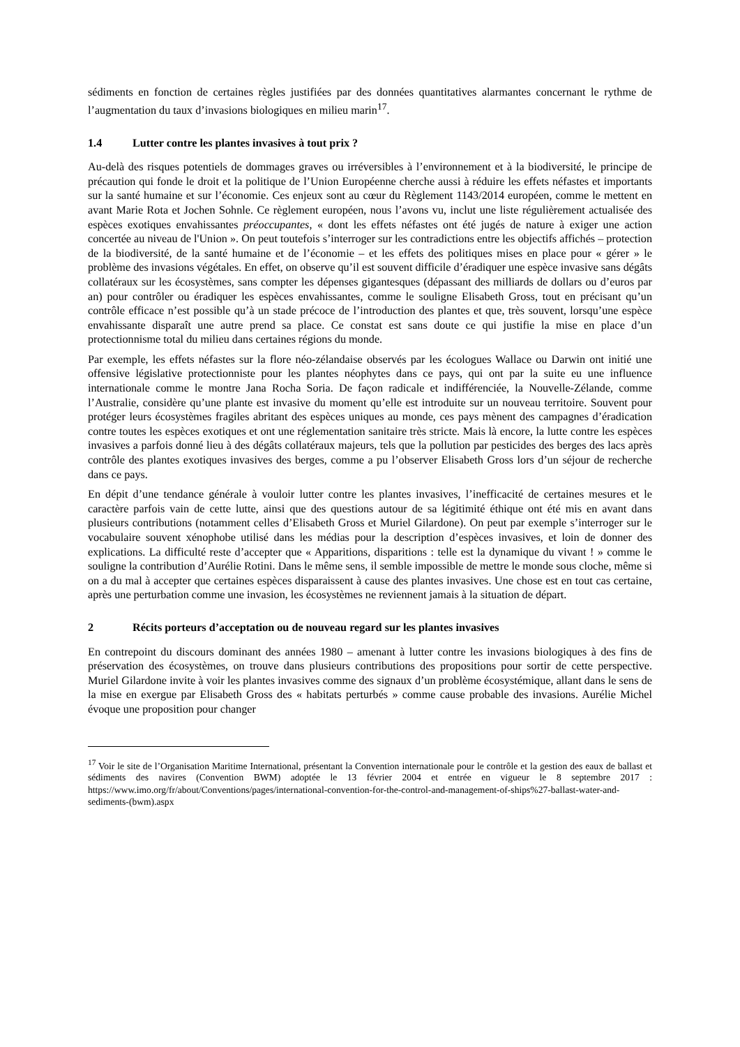sédiments en fonction de certaines règles justifiées par des données quantitatives alarmantes concernant le rythme de l’augmentation du taux d’invasions biologiques en milieu marin<sup>17</sup>.
1.4 Lutter contre les plantes invasives à tout prix ?
Au-delà des risques potentiels de dommages graves ou irréversibles à l’environnement et à la biodiversité, le principe de précaution qui fonde le droit et la politique de l’Union Européenne cherche aussi à réduire les effets néfastes et importants sur la santé humaine et sur l’économie. Ces enjeux sont au cœur du Règlement 1143/2014 européen, comme le mettent en avant Marie Rota et Jochen Sohnle. Ce règlement européen, nous l’avons vu, inclut une liste régulièrement actualisée des espèces exotiques envahissantes préoccupantes, « dont les effets néfastes ont été jugés de nature à exiger une action concertée au niveau de l'Union ». On peut toutefois s’interroger sur les contradictions entre les objectifs affichés – protection de la biodiversité, de la santé humaine et de l’économie – et les effets des politiques mises en place pour « gérer » le problème des invasions végétales. En effet, on observe qu’il est souvent difficile d’éradiquer une espèce invasive sans dégâts collatéraux sur les écosystèmes, sans compter les dépenses gigantesques (dépassant des milliards de dollars ou d’euros par an) pour contrôler ou éradiquer les espèces envahissantes, comme le souligne Elisabeth Gross, tout en précisant qu’un contrôle efficace n’est possible qu’à un stade précoce de l’introduction des plantes et que, très souvent, lorsqu’une espèce envahissante disparaît une autre prend sa place. Ce constat est sans doute ce qui justifie la mise en place d’un protectionnisme total du milieu dans certaines régions du monde.
Par exemple, les effets néfastes sur la flore néo-zélandaise observés par les écologues Wallace ou Darwin ont initié une offensive législative protectionniste pour les plantes néophytes dans ce pays, qui ont par la suite eu une influence internationale comme le montre Jana Rocha Soria. De façon radicale et indifférenciée, la Nouvelle-Zélande, comme l’Australie, considère qu’une plante est invasive du moment qu’elle est introduite sur un nouveau territoire. Souvent pour protéger leurs écosystèmes fragiles abritant des espèces uniques au monde, ces pays mènent des campagnes d’éradication contre toutes les espèces exotiques et ont une réglementation sanitaire très stricte. Mais là encore, la lutte contre les espèces invasives a parfois donné lieu à des dégâts collatéraux majeurs, tels que la pollution par pesticides des berges des lacs après contrôle des plantes exotiques invasives des berges, comme a pu l’observer Elisabeth Gross lors d’un séjour de recherche dans ce pays.
En dépit d’une tendance générale à vouloir lutter contre les plantes invasives, l’inefficacité de certaines mesures et le caractère parfois vain de cette lutte, ainsi que des questions autour de sa légitimité éthique ont été mis en avant dans plusieurs contributions (notamment celles d’Elisabeth Gross et Muriel Gilardone). On peut par exemple s’interroger sur le vocabulaire souvent xénophobe utilisé dans les médias pour la description d’espèces invasives, et loin de donner des explications. La difficulté reste d’accepter que « Apparitions, disparitions : telle est la dynamique du vivant ! » comme le souligne la contribution d’Aurélie Rotini. Dans le même sens, il semble impossible de mettre le monde sous cloche, même si on a du mal à accepter que certaines espèces disparaissent à cause des plantes invasives. Une chose est en tout cas certaine, après une perturbation comme une invasion, les écosystèmes ne reviennent jamais à la situation de départ.
2 Récits porteurs d’acceptation ou de nouveau regard sur les plantes invasives
En contrepoint du discours dominant des années 1980 – amenant à lutter contre les invasions biologiques à des fins de préservation des écosystèmes, on trouve dans plusieurs contributions des propositions pour sortir de cette perspective. Muriel Gilardone invite à voir les plantes invasives comme des signaux d’un problème écosystémique, allant dans le sens de la mise en exergue par Elisabeth Gross des « habitats perturbés » comme cause probable des invasions. Aurélie Michel évoque une proposition pour changer
<sup>17</sup> Voir le site de l’Organisation Maritime International, présentant la Convention internationale pour le contrôle et la gestion des eaux de ballast et sédiments des navires (Convention BWM) adoptée le 13 février 2004 et entrée en vigueur le 8 septembre 2017 : https://www.imo.org/fr/about/Conventions/pages/international-convention-for-the-control-and-management-of-ships%27-ballast-water-and-sediments-(bwm).aspx